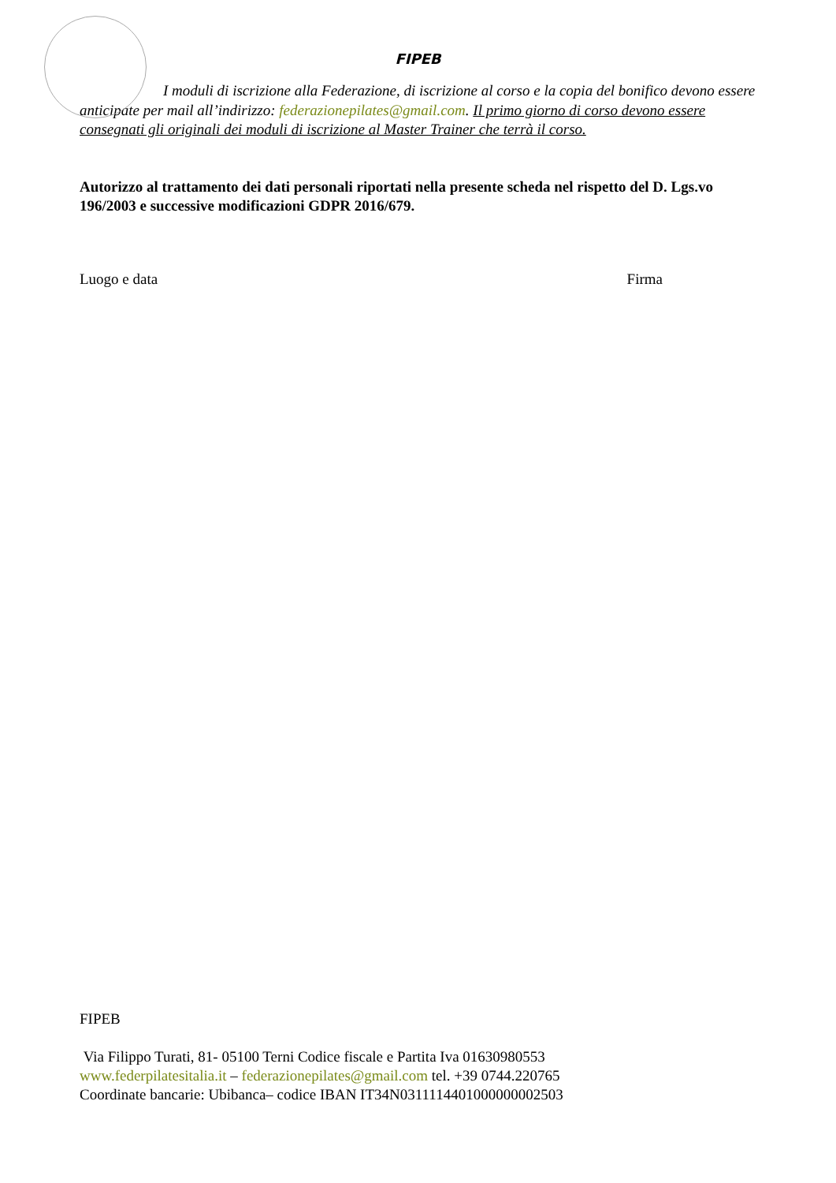FIPEB
I moduli di iscrizione alla Federazione, di iscrizione al corso e la copia del bonifico devono essere anticipate per mail all’indirizzo: federazionepilates@gmail.com. Il primo giorno di corso devono essere consegnati gli originali dei moduli di iscrizione al Master Trainer che terrà il corso.
Autorizzo al trattamento dei dati personali riportati nella presente scheda nel rispetto del D. Lgs.vo 196/2003 e successive modificazioni GDPR 2016/679.
Luogo e data Firma
FIPEB
Via Filippo Turati, 81- 05100 Terni Codice fiscale e Partita Iva 01630980553
www.federpilatesitalia.it – federazionepilates@gmail.com tel. +39 0744.220765
Coordinate bancarie: Ubibanca– codice IBAN IT34N0311114401000000002503